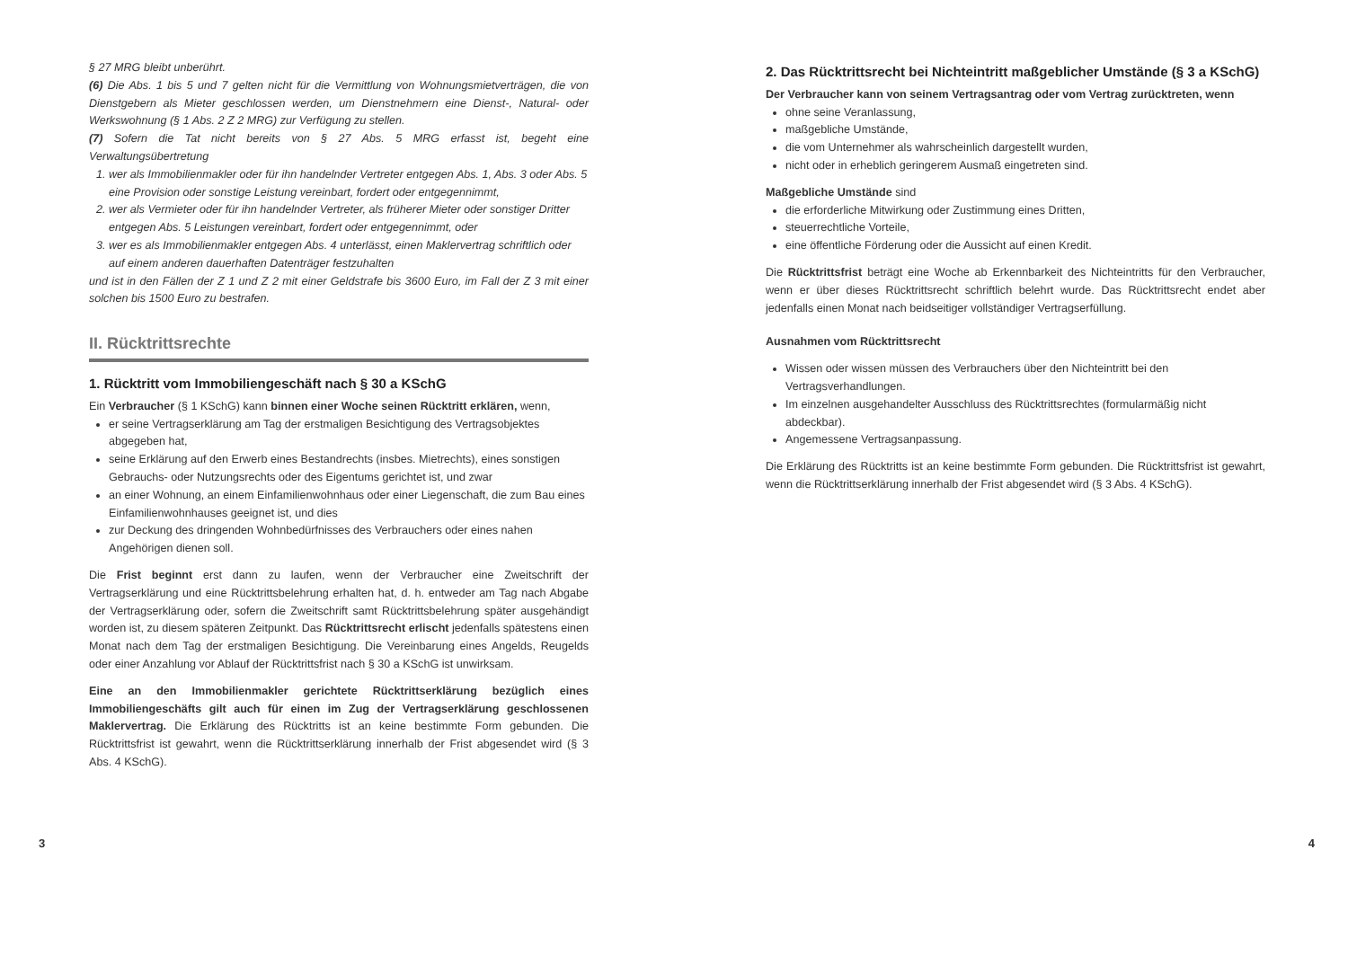§ 27 MRG bleibt unberührt.
(6) Die Abs. 1 bis 5 und 7 gelten nicht für die Vermittlung von Wohnungsmietverträgen, die von Dienstgebern als Mieter geschlossen werden, um Dienstnehmern eine Dienst-, Natural- oder Werkswohnung (§ 1 Abs. 2 Z 2 MRG) zur Verfügung zu stellen.
(7) Sofern die Tat nicht bereits von § 27 Abs. 5 MRG erfasst ist, begeht eine Verwaltungsübertretung
wer als Immobilienmakler oder für ihn handelnder Vertreter entgegen Abs. 1, Abs. 3 oder Abs. 5 eine Provision oder sonstige Leistung vereinbart, fordert oder entgegennimmt,
wer als Vermieter oder für ihn handelnder Vertreter, als früherer Mieter oder sonstiger Dritter entgegen Abs. 5 Leistungen vereinbart, fordert oder entgegennimmt, oder
wer es als Immobilienmakler entgegen Abs. 4 unterlässt, einen Maklervertrag schriftlich oder auf einem anderen dauerhaften Datenträger festzuhalten
und ist in den Fällen der Z 1 und Z 2 mit einer Geldstrafe bis 3600 Euro, im Fall der Z 3 mit einer solchen bis 1500 Euro zu bestrafen.
II. Rücktrittsrechte
1. Rücktritt vom Immobiliengeschäft nach § 30 a KSchG
Ein Verbraucher (§ 1 KSchG) kann binnen einer Woche seinen Rücktritt erklären, wenn,
er seine Vertragserklärung am Tag der erstmaligen Besichtigung des Vertragsobjektes abgegeben hat,
seine Erklärung auf den Erwerb eines Bestandrechts (insbes. Mietrechts), eines sonstigen Gebrauchs- oder Nutzungsrechts oder des Eigentums gerichtet ist, und zwar
an einer Wohnung, an einem Einfamilienwohnhaus oder einer Liegenschaft, die zum Bau eines Einfamilienwohnhauses geeignet ist, und dies
zur Deckung des dringenden Wohnbedürfnisses des Verbrauchers oder eines nahen Angehörigen dienen soll.
Die Frist beginnt erst dann zu laufen, wenn der Verbraucher eine Zweitschrift der Vertragserklärung und eine Rücktrittsbelehrung erhalten hat, d. h. entweder am Tag nach Abgabe der Vertragserklärung oder, sofern die Zweitschrift samt Rücktrittsbelehrung später ausgehändigt worden ist, zu diesem späteren Zeitpunkt. Das Rücktrittsrecht erlischt jedenfalls spätestens einen Monat nach dem Tag der erstmaligen Besichtigung. Die Vereinbarung eines Angelds, Reugelds oder einer Anzahlung vor Ablauf der Rücktrittsfrist nach § 30 a KSchG ist unwirksam.
Eine an den Immobilienmakler gerichtete Rücktrittserklärung bezüglich eines Immobiliengeschäfts gilt auch für einen im Zug der Vertragserklärung geschlossenen Maklervertrag. Die Erklärung des Rücktritts ist an keine bestimmte Form gebunden. Die Rücktrittsfrist ist gewahrt, wenn die Rücktrittserklärung innerhalb der Frist abgesendet wird (§ 3 Abs. 4 KSchG).
2. Das Rücktrittsrecht bei Nichteintritt maßgeblicher Umstände (§ 3 a KSchG)
Der Verbraucher kann von seinem Vertragsantrag oder vom Vertrag zurücktreten, wenn
ohne seine Veranlassung,
maßgebliche Umstände,
die vom Unternehmer als wahrscheinlich dargestellt wurden,
nicht oder in erheblich geringerem Ausmaß eingetreten sind.
Maßgebliche Umstände sind
die erforderliche Mitwirkung oder Zustimmung eines Dritten,
steuerrechtliche Vorteile,
eine öffentliche Förderung oder die Aussicht auf einen Kredit.
Die Rücktrittsfrist beträgt eine Woche ab Erkennbarkeit des Nichteintritts für den Verbraucher, wenn er über dieses Rücktrittsrecht schriftlich belehrt wurde. Das Rücktrittsrecht endet aber jedenfalls einen Monat nach beidseitiger vollständiger Vertragserfüllung.
Ausnahmen vom Rücktrittsrecht
Wissen oder wissen müssen des Verbrauchers über den Nichteintritt bei den Vertragsverhandlungen.
Im einzelnen ausgehandelter Ausschluss des Rücktrittsrechtes (formularmäßig nicht abdeckbar).
Angemessene Vertragsanpassung.
Die Erklärung des Rücktritts ist an keine bestimmte Form gebunden. Die Rücktrittsfrist ist gewahrt, wenn die Rücktrittserklärung innerhalb der Frist abgesendet wird (§ 3 Abs. 4 KSchG).
3 4